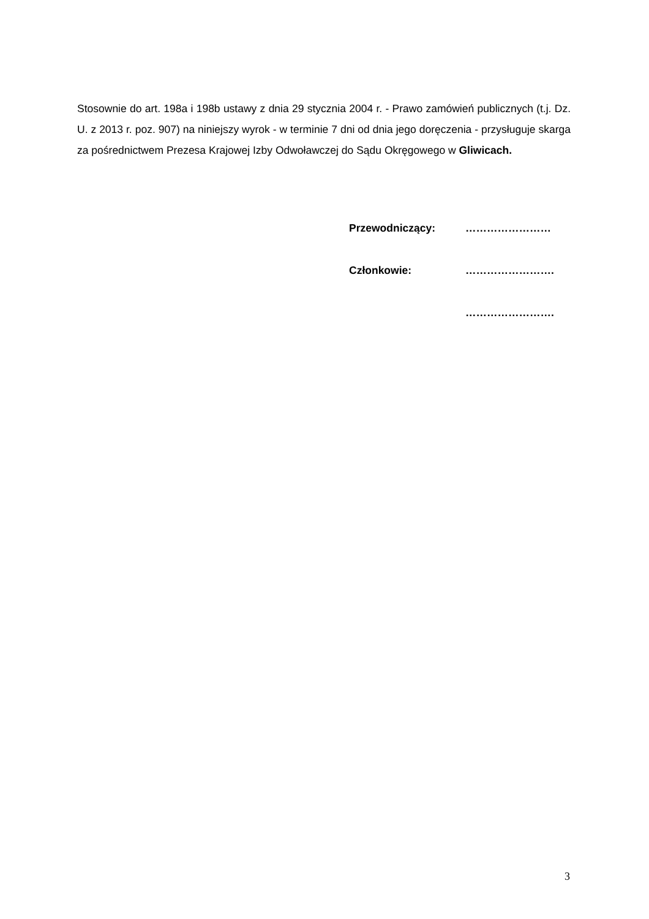Stosownie do art. 198a i 198b ustawy z dnia 29 stycznia 2004 r. - Prawo zamówień publicznych (t.j. Dz. U. z 2013 r. poz. 907) na niniejszy wyrok - w terminie 7 dni od dnia jego doręczenia - przysługuje skarga za pośrednictwem Prezesa Krajowej Izby Odwoławczej do Sądu Okręgowego w Gliwicach.
Przewodniczący: ……………………
Członkowie: …………………….
…………………….
3